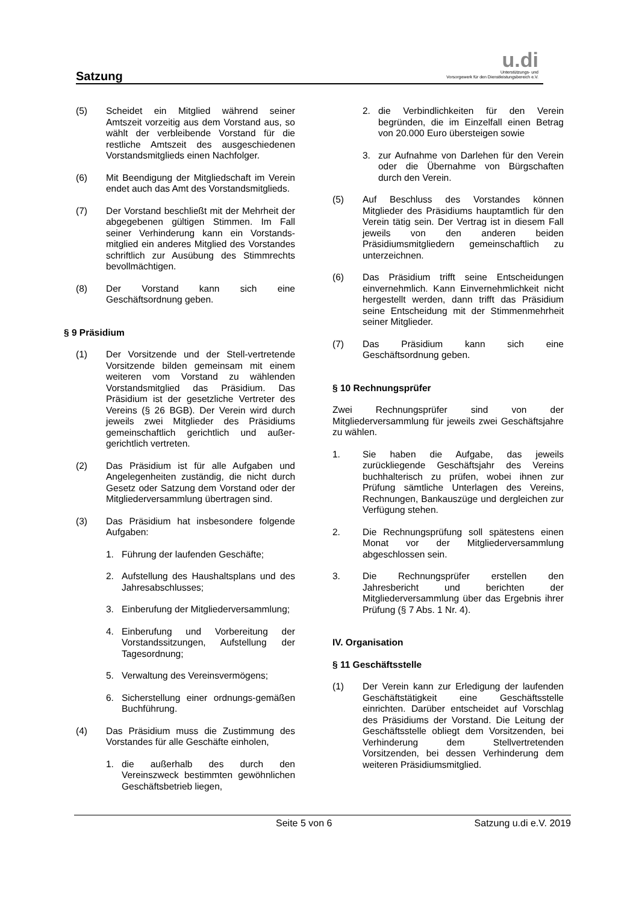Satzung
u.di
Unterstützungs- und
Vorsorgewerk für den Dienstleistungsbereich e.V.
(5) Scheidet ein Mitglied während seiner Amtszeit vorzeitig aus dem Vorstand aus, so wählt der verbleibende Vorstand für die restliche Amtszeit des ausgeschiedenen Vorstandsmitglieds einen Nachfolger.
(6) Mit Beendigung der Mitgliedschaft im Verein endet auch das Amt des Vorstandsmitglieds.
(7) Der Vorstand beschließt mit der Mehrheit der abgegebenen gültigen Stimmen. Im Fall seiner Verhinderung kann ein Vorstands-mitglied ein anderes Mitglied des Vorstandes schriftlich zur Ausübung des Stimmrechts bevollmächtigen.
(8) Der Vorstand kann sich eine Geschäftsordnung geben.
§ 9 Präsidium
(1) Der Vorsitzende und der Stell-vertretende Vorsitzende bilden gemeinsam mit einem weiteren vom Vorstand zu wählenden Vorstandsmitglied das Präsidium. Das Präsidium ist der gesetzliche Vertreter des Vereins (§ 26 BGB). Der Verein wird durch jeweils zwei Mitglieder des Präsidiums gemeinschaftlich gerichtlich und außer-gerichtlich vertreten.
(2) Das Präsidium ist für alle Aufgaben und Angelegenheiten zuständig, die nicht durch Gesetz oder Satzung dem Vorstand oder der Mitgliederversammlung übertragen sind.
(3) Das Präsidium hat insbesondere folgende Aufgaben:
1. Führung der laufenden Geschäfte;
2. Aufstellung des Haushaltsplans und des Jahresabschlusses;
3. Einberufung der Mitgliederversammlung;
4. Einberufung und Vorbereitung der Vorstandssitzungen, Aufstellung der Tagesordnung;
5. Verwaltung des Vereinsvermögens;
6. Sicherstellung einer ordnungs-gemäßen Buchführung.
(4) Das Präsidium muss die Zustimmung des Vorstandes für alle Geschäfte einholen,
1. die außerhalb des durch den Vereinszweck bestimmten gewöhnlichen Geschäftsbetrieb liegen,
2. die Verbindlichkeiten für den Verein begründen, die im Einzelfall einen Betrag von 20.000 Euro übersteigen sowie
3. zur Aufnahme von Darlehen für den Verein oder die Übernahme von Bürgschaften durch den Verein.
(5) Auf Beschluss des Vorstandes können Mitglieder des Präsidiums hauptamtlich für den Verein tätig sein. Der Vertrag ist in diesem Fall jeweils von den anderen beiden Präsidiumsmitgliedern gemeinschaftlich zu unterzeichnen.
(6) Das Präsidium trifft seine Entscheidungen einvernehmlich. Kann Einvernehmlichkeit nicht hergestellt werden, dann trifft das Präsidium seine Entscheidung mit der Stimmenmehrheit seiner Mitglieder.
(7) Das Präsidium kann sich eine Geschäftsordnung geben.
§ 10 Rechnungsprüfer
Zwei Rechnungsprüfer sind von der Mitgliederversammlung für jeweils zwei Geschäftsjahre zu wählen.
1. Sie haben die Aufgabe, das jeweils zurückliegende Geschäftsjahr des Vereins buchhalterisch zu prüfen, wobei ihnen zur Prüfung sämtliche Unterlagen des Vereins, Rechnungen, Bankauszüge und dergleichen zur Verfügung stehen.
2. Die Rechnungsprüfung soll spätestens einen Monat vor der Mitgliederversammlung abgeschlossen sein.
3. Die Rechnungsprüfer erstellen den Jahresbericht und berichten der Mitgliederversammlung über das Ergebnis ihrer Prüfung (§ 7 Abs. 1 Nr. 4).
IV. Organisation
§ 11 Geschäftsstelle
(1) Der Verein kann zur Erledigung der laufenden Geschäftstätigkeit eine Geschäftsstelle einrichten. Darüber entscheidet auf Vorschlag des Präsidiums der Vorstand. Die Leitung der Geschäftsstelle obliegt dem Vorsitzenden, bei Verhinderung dem Stellvertretenden Vorsitzenden, bei dessen Verhinderung dem weiteren Präsidiumsmitglied.
Seite 5 von 6 Satzung u.di e.V. 2019